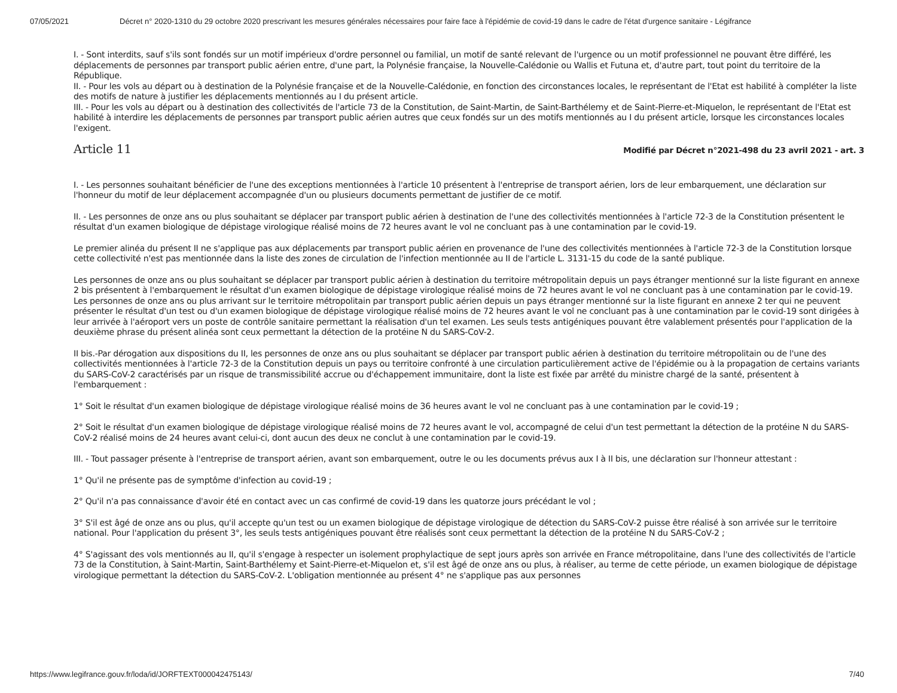07/05/2021 Décret n° 2020-1310 du 29 octobre 2020 prescrivant les mesures générales nécessaires pour faire face à l'épidémie de covid-19 dans le cadre de l'état d'urgence sanitaire - Légifrance
I. - Sont interdits, sauf s'ils sont fondés sur un motif impérieux d'ordre personnel ou familial, un motif de santé relevant de l'urgence ou un motif professionnel ne pouvant être différé, les déplacements de personnes par transport public aérien entre, d'une part, la Polynésie française, la Nouvelle-Calédonie ou Wallis et Futuna et, d'autre part, tout point du territoire de la République.
II. - Pour les vols au départ ou à destination de la Polynésie française et de la Nouvelle-Calédonie, en fonction des circonstances locales, le représentant de l'Etat est habilité à compléter la liste des motifs de nature à justifier les déplacements mentionnés au I du présent article.
III. - Pour les vols au départ ou à destination des collectivités de l'article 73 de la Constitution, de Saint-Martin, de Saint-Barthélemy et de Saint-Pierre-et-Miquelon, le représentant de l'Etat est habilité à interdire les déplacements de personnes par transport public aérien autres que ceux fondés sur un des motifs mentionnés au I du présent article, lorsque les circonstances locales l'exigent.
Article 11
Modifié par Décret n°2021-498 du 23 avril 2021 - art. 3
I. - Les personnes souhaitant bénéficier de l'une des exceptions mentionnées à l'article 10 présentent à l'entreprise de transport aérien, lors de leur embarquement, une déclaration sur l'honneur du motif de leur déplacement accompagnée d'un ou plusieurs documents permettant de justifier de ce motif.
II. - Les personnes de onze ans ou plus souhaitant se déplacer par transport public aérien à destination de l'une des collectivités mentionnées à l'article 72-3 de la Constitution présentent le résultat d'un examen biologique de dépistage virologique réalisé moins de 72 heures avant le vol ne concluant pas à une contamination par le covid-19.
Le premier alinéa du présent II ne s'applique pas aux déplacements par transport public aérien en provenance de l'une des collectivités mentionnées à l'article 72-3 de la Constitution lorsque cette collectivité n'est pas mentionnée dans la liste des zones de circulation de l'infection mentionnée au II de l'article L. 3131-15 du code de la santé publique.
Les personnes de onze ans ou plus souhaitant se déplacer par transport public aérien à destination du territoire métropolitain depuis un pays étranger mentionné sur la liste figurant en annexe 2 bis présentent à l'embarquement le résultat d'un examen biologique de dépistage virologique réalisé moins de 72 heures avant le vol ne concluant pas à une contamination par le covid-19. Les personnes de onze ans ou plus arrivant sur le territoire métropolitain par transport public aérien depuis un pays étranger mentionné sur la liste figurant en annexe 2 ter qui ne peuvent présenter le résultat d'un test ou d'un examen biologique de dépistage virologique réalisé moins de 72 heures avant le vol ne concluant pas à une contamination par le covid-19 sont dirigées à leur arrivée à l'aéroport vers un poste de contrôle sanitaire permettant la réalisation d'un tel examen. Les seuls tests antigéniques pouvant être valablement présentés pour l'application de la deuxième phrase du présent alinéa sont ceux permettant la détection de la protéine N du SARS-CoV-2.
II bis.-Par dérogation aux dispositions du II, les personnes de onze ans ou plus souhaitant se déplacer par transport public aérien à destination du territoire métropolitain ou de l'une des collectivités mentionnées à l'article 72-3 de la Constitution depuis un pays ou territoire confronté à une circulation particulièrement active de l'épidémie ou à la propagation de certains variants du SARS-CoV-2 caractérisés par un risque de transmissibilité accrue ou d'échappement immunitaire, dont la liste est fixée par arrêté du ministre chargé de la santé, présentent à l'embarquement :
1° Soit le résultat d'un examen biologique de dépistage virologique réalisé moins de 36 heures avant le vol ne concluant pas à une contamination par le covid-19 ;
2° Soit le résultat d'un examen biologique de dépistage virologique réalisé moins de 72 heures avant le vol, accompagné de celui d'un test permettant la détection de la protéine N du SARS-CoV-2 réalisé moins de 24 heures avant celui-ci, dont aucun des deux ne conclut à une contamination par le covid-19.
III. - Tout passager présente à l'entreprise de transport aérien, avant son embarquement, outre le ou les documents prévus aux I à II bis, une déclaration sur l'honneur attestant :
1° Qu'il ne présente pas de symptôme d'infection au covid-19 ;
2° Qu'il n'a pas connaissance d'avoir été en contact avec un cas confirmé de covid-19 dans les quatorze jours précédant le vol ;
3° S'il est âgé de onze ans ou plus, qu'il accepte qu'un test ou un examen biologique de dépistage virologique de détection du SARS-CoV-2 puisse être réalisé à son arrivée sur le territoire national. Pour l'application du présent 3°, les seuls tests antigéniques pouvant être réalisés sont ceux permettant la détection de la protéine N du SARS-CoV-2 ;
4° S'agissant des vols mentionnés au II, qu'il s'engage à respecter un isolement prophylactique de sept jours après son arrivée en France métropolitaine, dans l'une des collectivités de l'article 73 de la Constitution, à Saint-Martin, Saint-Barthélemy et Saint-Pierre-et-Miquelon et, s'il est âgé de onze ans ou plus, à réaliser, au terme de cette période, un examen biologique de dépistage virologique permettant la détection du SARS-CoV-2. L'obligation mentionnée au présent 4° ne s'applique pas aux personnes
https://www.legifrance.gouv.fr/loda/id/JORFTEXT000042475143/ 7/40